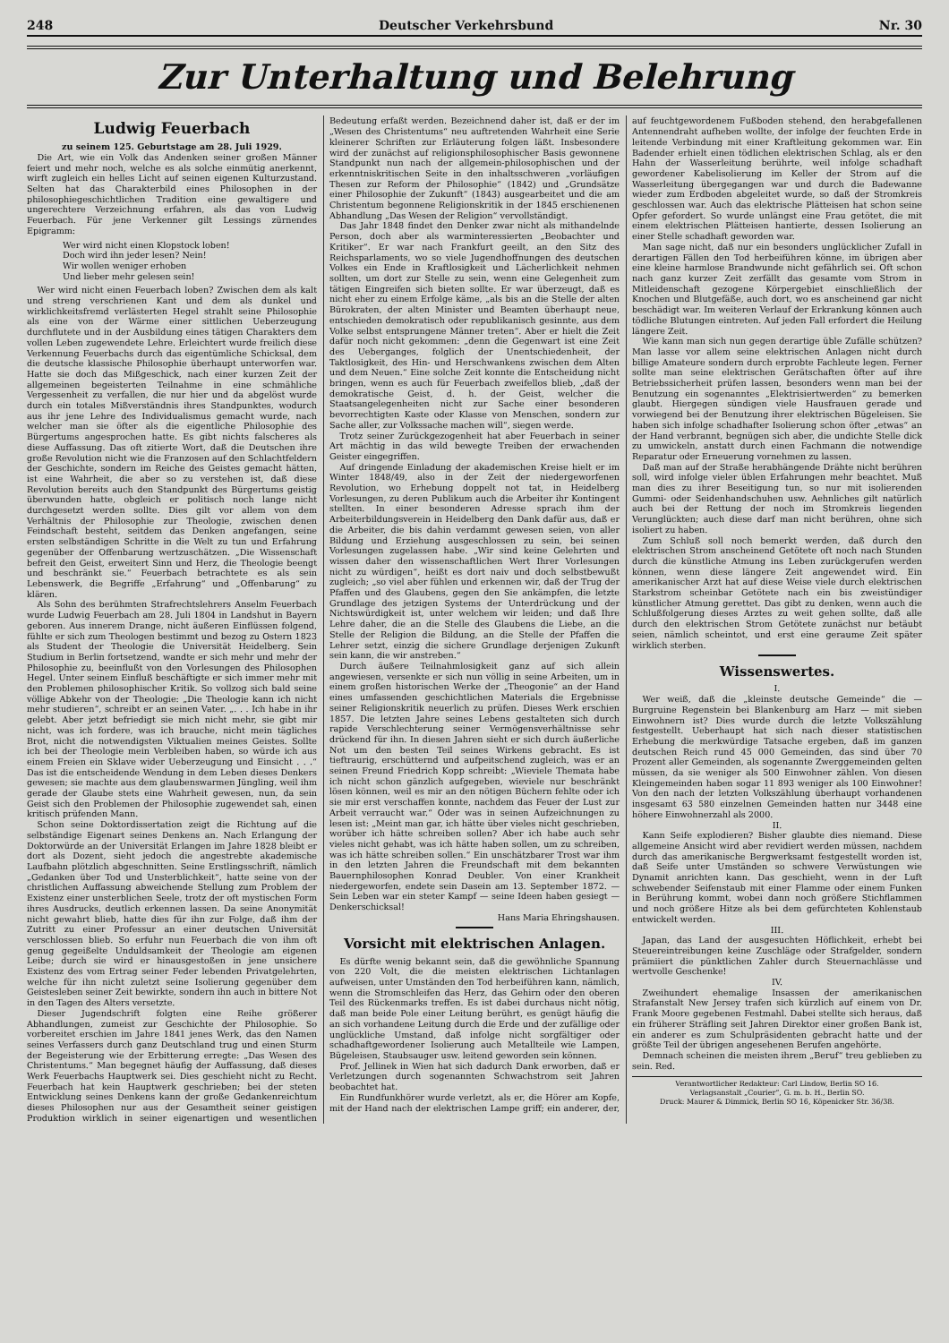248 Deutscher Verkehrsbund Nr. 30
Zur Unterhaltung und Belehrung
Ludwig Feuerbach
zu seinem 125. Geburtstage am 28. Juli 1929.
Die Art, wie ein Volk das Andenken seiner großen Männer feiert und mehr noch, welche es als solche einmütig anerkennt, wirft zugleich ein helles Licht auf seinen eigenen Kulturzustand. Selten hat das Charakterbild eines Philosophen in der philosophiegeschichtlichen Tradition eine gewaltigere und ungerechtere Verzeichnung erfahren, als das von Ludwig Feuerbach. Für jene Verkenner gilt Lessings zürnendes Epigramm:
Wer wird nicht einen Klopstock loben!
Doch wird ihn jeder lesen? Nein!
Wir wollen weniger erhoben
Und lieber mehr gelesen sein!
Wer wird nicht einen Feuerbach loben? Zwischen dem als kalt und streng verschrienen Kant und dem als dunkel und wirklichkeitsfremd verlästerten Hegel strahlt seine Philosophie als eine von der Wärme einer sittlichen Ueberzeugung durchflutete und in der Ausbildung eines tätigen Charakters dem vollen Leben zugewendete Lehre. Erleichtert wurde freilich diese Verkennung Feuerbachs durch das eigentümliche Schicksal, dem die deutsche klassische Philosophie überhaupt unterworfen war. Hatte sie doch das Mißgeschick, nach einer kurzen Zeit der allgemeinen begeisterten Teilnahme in eine schmähliche Vergessenheit zu verfallen, die nur hier und da abgelöst wurde durch ein totales Mißverständnis ihres Standpunktes, wodurch aus ihr jene Lehre des Individualismus gemacht wurde, nach welcher man sie öfter als die eigentliche Philosophie des Bürgertums angesprochen hatte. Es gibt nichts falscheres als diese Auffassung. Das oft zitierte Wort, daß die Deutschen ihre große Revolution nicht wie die Franzosen auf den Schlachtfeldern der Geschichte, sondern im Reiche des Geistes gemacht hätten, ist eine Wahrheit, die aber so zu verstehen ist, daß diese Revolution bereits auch den Standpunkt des Bürgertums geistig überwunden hatte, obgleich er politisch noch lange nicht durchgesetzt werden sollte. Dies gilt vor allem von dem Verhältnis der Philosophie zur Theologie, zwischen denen Feindschaft besteht, seitdem das Denken angefangen, seine ersten selbständigen Schritte in die Welt zu tun und Erfahrung gegenüber der Offenbarung wertzuschätzen. „Die Wissenschaft befreit den Geist, erweitert Sinn und Herz, die Theologie beengt und beschränkt sie.“ Feuerbach betrachtete es als sein Lebenswerk, die Begriffe „Erfahrung“ und „Offenbarung“ zu klären.
Als Sohn des berühmten Strafrechtslehrers Anselm Feuerbach wurde Ludwig Feuerbach am 28. Juli 1804 in Landshut in Bayern geboren. Aus innerem Drange, nicht äußeren Einflüssen folgend, fühlte er sich zum Theologen bestimmt und bezog zu Ostern 1823 als Student der Theologie die Universität Heidelberg. Sein Studium in Berlin fortsetzend, wandte er sich mehr und mehr der Philosophie zu, beeinflußt von den Vorlesungen des Philosophen Hegel. Unter seinem Einfluß beschäftigte er sich immer mehr mit den Problemen philosophischer Kritik. So vollzog sich bald seine völlige Abkehr von der Theologie: „Die Theologie kann ich nicht mehr studieren“, schreibt er an seinen Vater. „. . . Ich habe in ihr gelebt. Aber jetzt befriedigt sie mich nicht mehr, sie gibt mir nicht, was ich fordere, was ich brauche, nicht mein tägliches Brot, nicht die notwendigsten Viktualien meines Geistes. Sollte ich bei der Theologie mein Verbleiben haben, so würde ich aus einem Freien ein Sklave wider Ueberzeugung und Einsicht . . .“ Das ist die entscheidende Wendung in dem Leben dieses Denkers gewesen; sie machte aus dem glaubenswarmen Jüngling, weil ihm gerade der Glaube stets eine Wahrheit gewesen, nun, da sein Geist sich den Problemen der Philosophie zugewendet sah, einen kritisch prüfenden Mann.
Schon seine Doktordissertation zeigt die Richtung auf die selbständige Eigenart seines Denkens an. Nach Erlangung der Doktorwürde an der Universität Erlangen im Jahre 1828 bleibt er dort als Dozent, sieht jedoch die angestrebte akademische Laufbahn plötzlich abgeschnitten. Seine Erstlingsschrift, nämlich „Gedanken über Tod und Unsterblichkeit“, hatte seine von der christlichen Auffassung abweichende Stellung zum Problem der Existenz einer unsterblichen Seele, trotz der oft mystischen Form ihres Ausdrucks, deutlich erkennen lassen. Da seine Anonymität nicht gewahrt blieb, hatte dies für ihn zur Folge, daß ihm der Zutritt zu einer Professur an einer deutschen Universität verschlossen blieb. So erfuhr nun Feuerbach die von ihm oft genug gegeißelte Unduldsamkeit der Theologie am eigenen Leibe; durch sie wird er hinausgestoßen in jene unsichere Existenz des vom Ertrag seiner Feder lebenden Privatgelehrten, welche für ihn nicht zuletzt seine Isolierung gegenüber dem Geistesleben seiner Zeit bewirkte, sondern ihn auch in bittere Not in den Tagen des Alters versetzte.
Dieser Jugendschrift folgten eine Reihe größerer Abhandlungen, zumeist zur Geschichte der Philosophie. So vorbereitet erschien im Jahre 1841 jenes Werk, das den Namen seines Verfassers durch ganz Deutschland trug und einen Sturm der Begeisterung wie der Erbitterung erregte: „Das Wesen des Christentums.“ Man begegnet häufig der Auffassung, daß dieses Werk Feuerbachs Hauptwerk sei. Dies geschieht nicht zu Recht. Feuerbach hat kein Hauptwerk geschrieben; bei der steten Entwicklung seines Denkens kann der große Gedankenreichtum dieses Philosophen nur aus der Gesamtheit seiner geistigen Produktion wirklich in seiner eigenartigen und wesentlichen Bedeutung erfaßt werden. Bezeichnend daher ist, daß er der im „Wesen des Christentums“ neu auftretenden Wahrheit eine Serie kleinerer Schriften zur Erläuterung folgen läßt. Insbesondere wird der zunächst auf religionsphilosophischer Basis gewonnene Standpunkt nun nach der allgemein-philosophischen und der erkenntniskritischen Seite in den inhaltsschweren „vorläufigen Thesen zur Reform der Philosophie“ (1842) und „Grundsätze einer Philosophie der Zukunft“ (1843) ausgearbeitet und die am Christentum begonnene Religionskritik in der 1845 erschienenen Abhandlung „Das Wesen der Religion“ vervollständigt.
Das Jahr 1848 findet den Denker zwar nicht als mithandelnde Person, doch aber als warminteressierten „Beobachter und Kritiker“. Er war nach Frankfurt geeilt, an den Sitz des Reichsparlaments, wo so viele Jugendhoffnungen des deutschen Volkes ein Ende in Kraftlosigkeit und Lächerlichkeit nehmen sollten, um dort zur Stelle zu sein, wenn eine Gelegenheit zum tätigen Eingreifen sich bieten sollte. Er war überzeugt, daß es nicht eher zu einem Erfolge käme, „als bis an die Stelle der alten Bürokraten, der alten Minister und Beamten überhaupt neue, entschieden demokratisch oder republikanisch gesinnte, aus dem Volke selbst entsprungene Männer treten“. Aber er hielt die Zeit dafür noch nicht gekommen: „denn die Gegenwart ist eine Zeit des Ueberganges, folglich der Unentschiedenheit, der Taktlosigkeit, des Hin- und Herschwankens zwischen dem Alten und dem Neuen.“ Eine solche Zeit konnte die Entscheidung nicht bringen, wenn es auch für Feuerbach zweifellos blieb, „daß der demokratische Geist, d. h. der Geist, welcher die Staatsangelegenheiten nicht zur Sache einer besonderen bevorrechtigten Kaste oder Klasse von Menschen, sondern zur Sache aller, zur Volkssache machen will“, siegen werde.
Trotz seiner Zurückgezogenheit hat aber Feuerbach in seiner Art mächtig in das wild bewegte Treiben der erwachenden Geister eingegriffen.
Auf dringende Einladung der akademischen Kreise hielt er im Winter 1848/49, also in der Zeit der niedergeworfenen Revolution, wo Erhebung doppelt not tat, in Heidelberg Vorlesungen, zu deren Publikum auch die Arbeiter ihr Kontingent stellten. In einer besonderen Adresse sprach ihm der Arbeiterbildungsverein in Heidelberg den Dank dafür aus, daß er die Arbeiter, die bis dahin verdammt gewesen seien, von aller Bildung und Erziehung ausgeschlossen zu sein, bei seinen Vorlesungen zugelassen habe. „Wir sind keine Gelehrten und wissen daher den wissenschaftlichen Wert Ihrer Vorlesungen nicht zu würdigen“, heißt es dort naiv und doch selbstbewußt zugleich; „so viel aber fühlen und erkennen wir, daß der Trug der Pfaffen und des Glaubens, gegen den Sie ankämpfen, die letzte Grundlage des jetzigen Systems der Unterdrückung und der Nichtswürdigkeit ist, unter welchem wir leiden; und daß Ihre Lehre daher, die an die Stelle des Glaubens die Liebe, an die Stelle der Religion die Bildung, an die Stelle der Pfaffen die Lehrer setzt, einzig die sichere Grundlage derjenigen Zukunft sein kann, die wir anstreben.“
Durch äußere Teilnahmlosigkeit ganz auf sich allein angewiesen, versenkte er sich nun völlig in seine Arbeiten, um in einem großen historischen Werke der „Theogonie“ an der Hand eines umfassenden geschichtlichen Materials die Ergebnisse seiner Religionskritik neuerlich zu prüfen. Dieses Werk erschien 1857. Die letzten Jahre seines Lebens gestalteten sich durch rapide Verschlechterung seiner Vermögensverhältnisse sehr drückend für ihn. In diesen Jahren sieht er sich durch äußerliche Not um den besten Teil seines Wirkens gebracht. Es ist tieftraurig, erschütternd und aufpeitschend zugleich, was er an seinen Freund Friedrich Kopp schreibt: „Wieviele Themata habe ich nicht schon gänzlich aufgegeben, wieviele nur beschränkt lösen können, weil es mir an den nötigen Büchern fehlte oder ich sie mir erst verschaffen konnte, nachdem das Feuer der Lust zur Arbeit verraucht war.“ Oder was in seinen Aufzeichnungen zu lesen ist: „Meint man gar, ich hätte über vieles nicht geschrieben, worüber ich hätte schreiben sollen? Aber ich habe auch sehr vieles nicht gehabt, was ich hätte haben sollen, um zu schreiben, was ich hätte schreiben sollen.“ Ein unschätzbarer Trost war ihm in den letzten Jahren die Freundschaft mit dem bekannten Bauernphilosophen Konrad Deubler. Von einer Krankheit niedergeworfen, endete sein Dasein am 13. September 1872. — Sein Leben war ein steter Kampf — seine Ideen haben gesiegt — Denkerschicksal!
Hans Maria Ehringshausen.
Vorsicht mit elektrischen Anlagen.
Es dürfte wenig bekannt sein, daß die gewöhnliche Spannung von 220 Volt, die die meisten elektrischen Lichtanlagen aufweisen, unter Umständen den Tod herbeiführen kann, nämlich, wenn die Stromschleifen das Herz, das Gehirn oder den oberen Teil des Rückenmarks treffen. Es ist dabei durchaus nicht nötig, daß man beide Pole einer Leitung berührt, es genügt häufig die an sich vorhandene Leitung durch die Erde und der zufällige oder unglückliche Umstand, daß infolge nicht sorgfältiger oder schadhaftgewordener Isolierung auch Metallteile wie Lampen, Bügeleisen, Staubsauger usw. leitend geworden sein können.
Prof. Jellinek in Wien hat sich dadurch Dank erworben, daß er Verletzungen durch sogenannten Schwachstrom seit Jahren beobachtet hat.
Ein Rundfunkhörer wurde verletzt, als er, die Hörer am Kopfe, mit der Hand nach der elektrischen Lampe griff; ein anderer, der, auf feuchtgewordenem Fußboden stehend, den herabgefallenen Antennendraht aufheben wollte, der infolge der feuchten Erde in leitende Verbindung mit einer Kraftleitung gekommen war. Ein Badender erhielt einen tödlichen elektrischen Schlag, als er den Hahn der Wasserleitung berührte, weil infolge schadhaft gewordener Kabelisolierung im Keller der Strom auf die Wasserleitung übergegangen war und durch die Badewanne wieder zum Erdboden abgeleitet wurde, so daß der Stromkreis geschlossen war. Auch das elektrische Plätteisen hat schon seine Opfer gefordert. So wurde unlängst eine Frau getötet, die mit einem elektrischen Plätteisen hantierte, dessen Isolierung an einer Stelle schadhaft geworden war.
Man sage nicht, daß nur ein besonders unglücklicher Zufall in derartigen Fällen den Tod herbeiführen könne, im übrigen aber eine kleine harmlose Brandwunde nicht gefährlich sei. Oft schon nach ganz kurzer Zeit zerfällt das gesamte vom Strom in Mitleidenschaft gezogene Körpergebiet einschließlich der Knochen und Blutgefäße, auch dort, wo es anscheinend gar nicht beschädigt war. Im weiteren Verlauf der Erkrankung können auch tödliche Blutungen eintreten. Auf jeden Fall erfordert die Heilung längere Zeit.
Wie kann man sich nun gegen derartige üble Zufälle schützen? Man lasse vor allem seine elektrischen Anlagen nicht durch billige Amateure sondern durch erprobte Fachleute legen. Ferner sollte man seine elektrischen Gerätschaften öfter auf ihre Betriebssicherheit prüfen lassen, besonders wenn man bei der Benutzung ein sogenanntes „Elektrisiertwerden“ zu bemerken glaubt. Hiergegen sündigen viele Hausfrauen gerade und vorwiegend bei der Benutzung ihrer elektrischen Bügeleisen. Sie haben sich infolge schadhafter Isolierung schon öfter „etwas“ an der Hand verbrannt, begnügen sich aber, die undichte Stelle dick zu umwickeln, anstatt durch einen Fachmann die notwendige Reparatur oder Erneuerung vornehmen zu lassen.
Daß man auf der Straße herabhängende Drähte nicht berühren soll, wird infolge vieler üblen Erfahrungen mehr beachtet. Muß man dies zu ihrer Beseitigung tun, so nur mit isolierenden Gummi- oder Seidenhandschuhen usw. Aehnliches gilt natürlich auch bei der Rettung der noch im Stromkreis liegenden Verunglückten; auch diese darf man nicht berühren, ohne sich isoliert zu haben.
Zum Schluß soll noch bemerkt werden, daß durch den elektrischen Strom anscheinend Getötete oft noch nach Stunden durch die künstliche Atmung ins Leben zurückgerufen werden können, wenn diese längere Zeit angewendet wird. Ein amerikanischer Arzt hat auf diese Weise viele durch elektrischen Starkstrom scheinbar Getötete nach ein bis zweistündiger künstlicher Atmung gerettet. Das gibt zu denken, wenn auch die Schlußfolgerung dieses Arztes zu weit gehen sollte, daß alle durch den elektrischen Strom Getötete zunächst nur betäubt seien, nämlich scheintot, und erst eine geraume Zeit später wirklich sterben.
Wissenswertes.
I.
Wer weiß, daß die „kleinste deutsche Gemeinde“ die — Burgruine Regenstein bei Blankenburg am Harz — mit sieben Einwohnern ist? Dies wurde durch die letzte Volkszählung festgestellt. Ueberhaupt hat sich nach dieser statistischen Erhebung die merkwürdige Tatsache ergeben, daß im ganzen deutschen Reich rund 45 000 Gemeinden, das sind über 70 Prozent aller Gemeinden, als sogenannte Zwerggemeinden gelten müssen, da sie weniger als 500 Einwohner zählen. Von diesen Kleingemeinden haben sogar 11 893 weniger als 100 Einwohner! Von den nach der letzten Volkszählung überhaupt vorhandenen insgesamt 63 580 einzelnen Gemeinden hatten nur 3448 eine höhere Einwohnerzahl als 2000.
II.
Kann Seife explodieren? Bisher glaubte dies niemand. Diese allgemeine Ansicht wird aber revidiert werden müssen, nachdem durch das amerikanische Bergwerksamt festgestellt worden ist, daß Seife unter Umständen so schwere Verwüstungen wie Dynamit anrichten kann. Das geschieht, wenn in der Luft schwebender Seifenstaub mit einer Flamme oder einem Funken in Berührung kommt, wobei dann noch größere Stichflammen und noch größere Hitze als bei dem gefürchteten Kohlenstaub entwickelt werden.
III.
Japan, das Land der ausgesuchten Höflichkeit, erhebt bei Steuereintreibungen keine Zuschläge oder Strafgelder, sondern prämiiert die pünktlichen Zahler durch Steuernachlässe und wertvolle Geschenke!
IV.
Zweihundert ehemalige Insassen der amerikanischen Strafanstalt New Jersey trafen sich kürzlich auf einem von Dr. Frank Moore gegebenen Festmahl. Dabei stellte sich heraus, daß ein früherer Sträfling seit Jahren Direktor einer großen Bank ist, ein anderer es zum Schulpräsidenten gebracht hatte und der größte Teil der übrigen angesehenen Berufen angehörte.
Demnach scheinen die meisten ihrem „Beruf“ treu geblieben zu sein. Red.
Verantwortlicher Redakteur: Carl Lindow, Berlin SO 16.
Verlagsanstalt „Courier“, G. m. b. H., Berlin SO.
Druck: Maurer & Dimmick, Berlin SO 16, Köpenicker Str. 36/38.